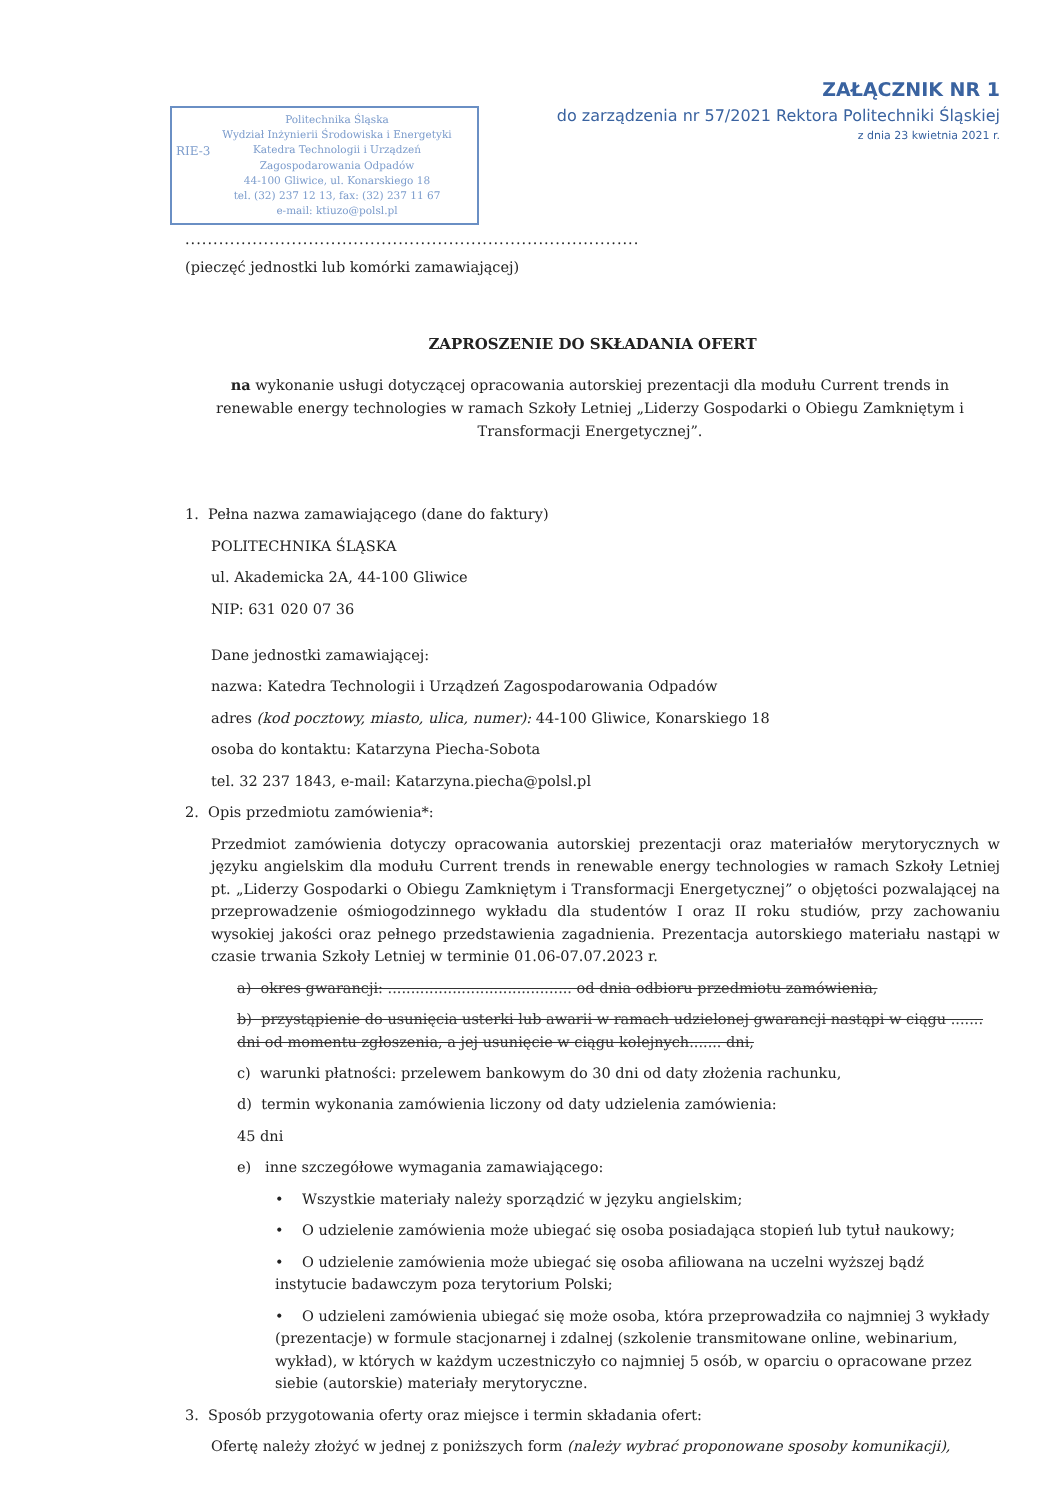ZAŁĄCZNIK NR 1
do zarządzenia nr 57/2021 Rektora Politechniki Śląskiej
z dnia 23 kwietnia 2021 r.
RIE-3
Politechnika Śląska
Wydział Inżynierii Środowiska i Energetyki
Katedra Technologii i Urządzeń
Zagospodarowania Odpadów
44-100 Gliwice, ul. Konarskiego 18
tel. (32) 237 12 13, fax: (32) 237 11 67
e-mail: ktiuzo@polsl.pl
.................................................................................
(pieczęć jednostki lub komórki zamawiającej)
ZAPROSZENIE DO SKŁADANIA OFERT
na wykonanie usługi dotyczącej opracowania autorskiej prezentacji dla modułu Current trends in renewable energy technologies w ramach Szkoły Letniej „Liderzy Gospodarki o Obiegu Zamkniętym i Transformacji Energetycznej”.
1. Pełna nazwa zamawiającego (dane do faktury)
POLITECHNIKA ŚLĄSKA
ul. Akademicka 2A, 44-100 Gliwice
NIP: 631 020 07 36
Dane jednostki zamawiającej:
nazwa: Katedra Technologii i Urządzeń Zagospodarowania Odpadów
adres (kod pocztowy, miasto, ulica, numer): 44-100 Gliwice, Konarskiego 18
osoba do kontaktu: Katarzyna Piecha-Sobota
tel. 32 237 1843, e-mail: Katarzyna.piecha@polsl.pl
2. Opis przedmiotu zamówienia*:
Przedmiot zamówienia dotyczy opracowania autorskiej prezentacji oraz materiałów merytorycznych w języku angielskim dla modułu Current trends in renewable energy technologies w ramach Szkoły Letniej pt. „Liderzy Gospodarki o Obiegu Zamkniętym i Transformacji Energetycznej” o objętości pozwalającej na przeprowadzenie ośmiogodzinnego wykładu dla studentów I oraz II roku studiów, przy zachowaniu wysokiej jakości oraz pełnego przedstawienia zagadnienia. Prezentacja autorskiego materiału nastąpi w czasie trwania Szkoły Letniej w terminie 01.06-07.07.2023 r.
a) okres gwarancji: ........................................ od dnia odbioru przedmiotu zamówienia,
b) przystąpienie do usunięcia usterki lub awarii w ramach udzielonej gwarancji nastąpi w ciągu ....... dni od momentu zgłoszenia, a jej usunięcie w ciągu kolejnych....... dni,
c) warunki płatności: przelewem bankowym do 30 dni od daty złożenia rachunku,
d) termin wykonania zamówienia liczony od daty udzielenia zamówienia:
45 dni
e) inne szczegółowe wymagania zamawiającego:
• Wszystkie materiały należy sporządzić w języku angielskim;
• O udzielenie zamówienia może ubiegać się osoba posiadająca stopień lub tytuł naukowy;
• O udzielenie zamówienia może ubiegać się osoba afiliowana na uczelni wyższej bądź instytucie badawczym poza terytorium Polski;
• O udzieleni zamówienia ubiegać się może osoba, która przeprowadziła co najmniej 3 wykłady (prezentacje) w formule stacjonarnej i zdalnej (szkolenie transmitowane online, webinarium, wykład), w których w każdym uczestniczyło co najmniej 5 osób, w oparciu o opracowane przez siebie (autorskie) materiały merytoryczne.
3. Sposób przygotowania oferty oraz miejsce i termin składania ofert:
Ofertę należy złożyć w jednej z poniższych form (należy wybrać proponowane sposoby komunikacji),